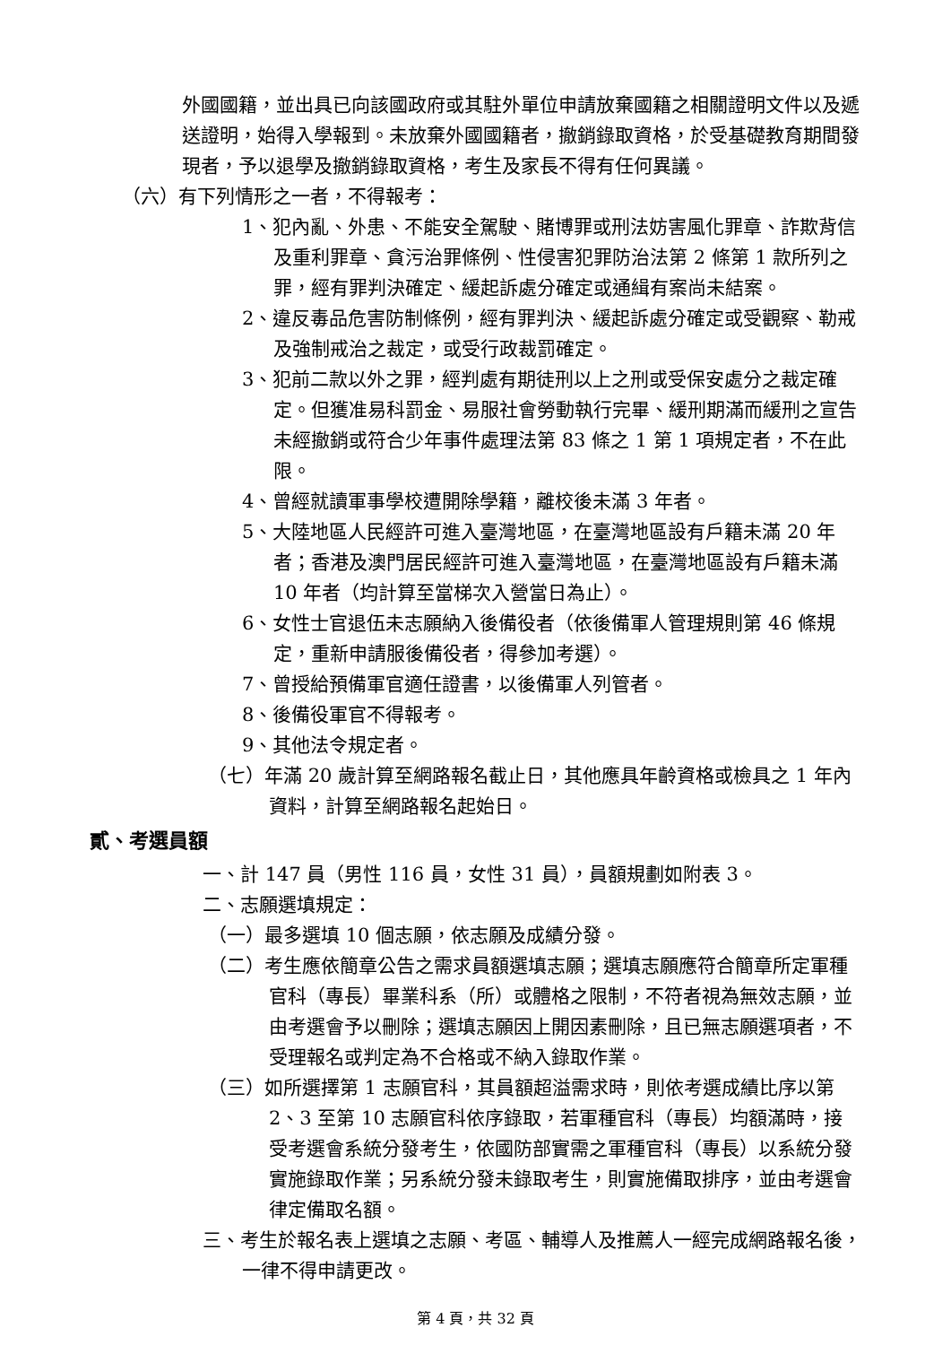外國國籍，並出具已向該國政府或其駐外單位申請放棄國籍之相關證明文件以及遞送證明，始得入學報到。未放棄外國國籍者，撤銷錄取資格，於受基礎教育期間發現者，予以退學及撤銷錄取資格，考生及家長不得有任何異議。
（六）有下列情形之一者，不得報考：
1、犯內亂、外患、不能安全駕駛、賭博罪或刑法妨害風化罪章、詐欺背信及重利罪章、貪污治罪條例、性侵害犯罪防治法第 2 條第 1 款所列之罪，經有罪判決確定、緩起訴處分確定或通緝有案尚未結案。
2、違反毒品危害防制條例，經有罪判決、緩起訴處分確定或受觀察、勒戒及強制戒治之裁定，或受行政裁罰確定。
3、犯前二款以外之罪，經判處有期徒刑以上之刑或受保安處分之裁定確定。但獲准易科罰金、易服社會勞動執行完畢、緩刑期滿而緩刑之宣告未經撤銷或符合少年事件處理法第 83 條之 1 第 1 項規定者，不在此限。
4、曾經就讀軍事學校遭開除學籍，離校後未滿 3 年者。
5、大陸地區人民經許可進入臺灣地區，在臺灣地區設有戶籍未滿 20 年者；香港及澳門居民經許可進入臺灣地區，在臺灣地區設有戶籍未滿 10 年者（均計算至當梯次入營當日為止）。
6、女性士官退伍未志願納入後備役者（依後備軍人管理規則第 46 條規定，重新申請服後備役者，得參加考選）。
7、曾授給預備軍官適任證書，以後備軍人列管者。
8、後備役軍官不得報考。
9、其他法令規定者。
（七）年滿 20 歲計算至網路報名截止日，其他應具年齡資格或檢具之 1 年內資料，計算至網路報名起始日。
貳、考選員額
一、計 147 員（男性 116 員，女性 31 員），員額規劃如附表 3。
二、志願選填規定：
（一）最多選填 10 個志願，依志願及成績分發。
（二）考生應依簡章公告之需求員額選填志願；選填志願應符合簡章所定軍種官科（專長）畢業科系（所）或體格之限制，不符者視為無效志願，並由考選會予以刪除；選填志願因上開因素刪除，且已無志願選項者，不受理報名或判定為不合格或不納入錄取作業。
（三）如所選擇第 1 志願官科，其員額超溢需求時，則依考選成績比序以第 2、3 至第 10 志願官科依序錄取，若軍種官科（專長）均額滿時，接受考選會系統分發考生，依國防部實需之軍種官科（專長）以系統分發實施錄取作業；另系統分發未錄取考生，則實施備取排序，並由考選會律定備取名額。
三、考生於報名表上選填之志願、考區、輔導人及推薦人一經完成網路報名後，一律不得申請更改。
第 4 頁，共 32 頁